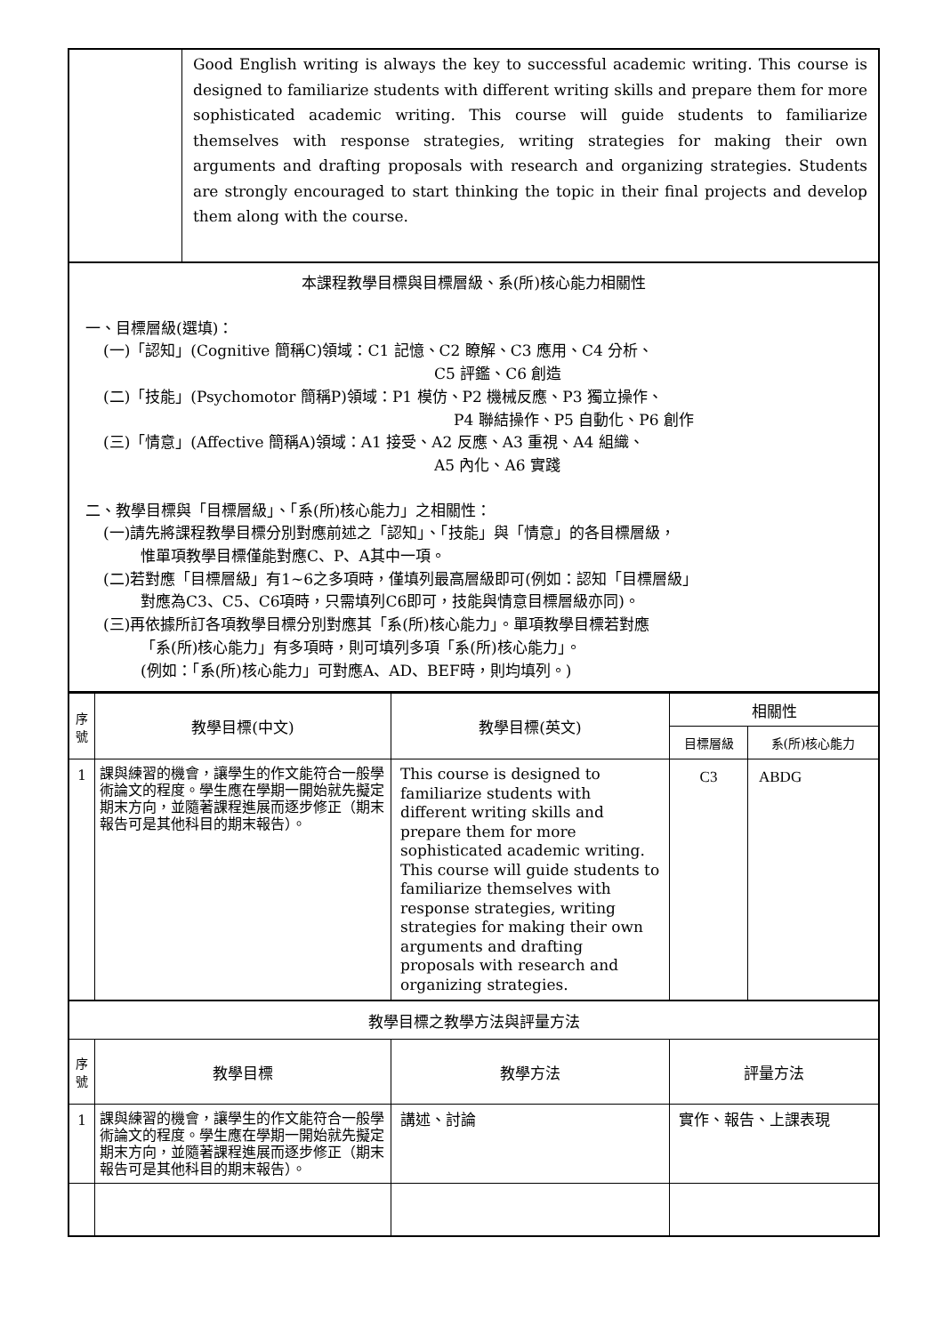| | Good English writing is always the key to successful academic writing. This course is designed to familiarize students with different writing skills and prepare them for more sophisticated academic writing. This course will guide students to familiarize themselves with response strategies, writing strategies for making their own arguments and drafting proposals with research and organizing strategies. Students are strongly encouraged to start thinking the topic in their final projects and develop them along with the course. |
| 本課程教學目標與目標層級、系(所)核心能力相關性 一、目標層級(選填)： (一)「認知」(Cognitive 簡稱C)領域：C1 記憶、C2 瞭解、C3 應用、C4 分析、 C5 評鑑、C6 創造 (二)「技能」(Psychomotor 簡稱P)領域：P1 模仿、P2 機械反應、P3 獨立操作、 P4 聯結操作、P5 自動化、P6 創作 (三)「情意」(Affective 簡稱A)領域：A1 接受、A2 反應、A3 重視、A4 組織、 A5 內化、A6 實踐 二、教學目標與「目標層級」、「系(所)核心能力」之相關性： (一)請先將課程教學目標分別對應前述之「認知」、「技能」與「情意」的各目標層級， 惟單項教學目標僅能對應C、P、A其中一項。 (二)若對應「目標層級」有1~6之多項時，僅填列最高層級即可(例如：認知「目標層級」 對應為C3、C5、C6項時，只需填列C6即可，技能與情意目標層級亦同)。 (三)再依據所訂各項教學目標分別對應其「系(所)核心能力」。單項教學目標若對應 「系(所)核心能力」有多項時，則可填列多項「系(所)核心能力」。 (例如：「系(所)核心能力」可對應A、AD、BEF時，則均填列。) | |
| 序 號 | 教學目標(中文) | 教學目標(英文) | 相關性 | |
| --- | --- | --- | --- | --- |
| | | | 目標層級 | 系(所)核心能力 |
| 1 | 課與練習的機會，讓學生的作文能符合一般學術論文的程度。學生應在學期一開始就先擬定期末方向，並隨著課程進展而逐步修正（期末報告可是其他科目的期末報告）。 | This course is designed to familiarize students with different writing skills and prepare them for more sophisticated academic writing. This course will guide students to familiarize themselves with response strategies, writing strategies for making their own arguments and drafting proposals with research and organizing strategies. | C3 | ABDG |
| 教學目標之教學方法與評量方法 | | | | |
| 序 號 | 教學目標 | 教學方法 | 評量方法 | |
| 1 | 課與練習的機會，讓學生的作文能符合一般學術論文的程度。學生應在學期一開始就先擬定期末方向，並隨著課程進展而逐步修正（期末報告可是其他科目的期末報告）。 | 講述、討論 | 實作、報告、上課表現 | |